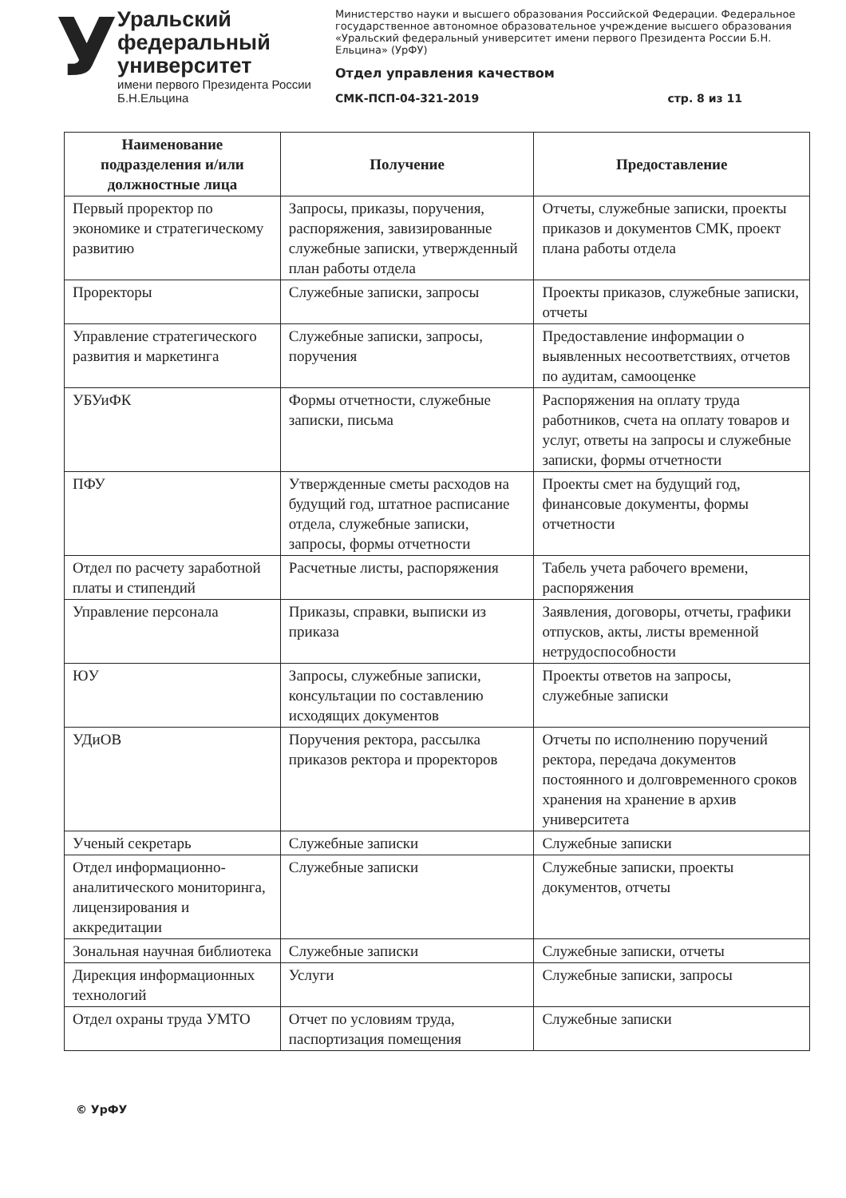У
Уральский федеральный университет
имени первого Президента России Б.Н.Ельцина
Министерство науки и высшего образования Российской Федерации. Федеральное государственное автономное образовательное учреждение высшего образования «Уральский федеральный университет имени первого Президента России Б.Н. Ельцина» (УрФУ)
Отдел управления качеством
СМК-ПСП-04-321-2019 стр. 8 из 11
| Наименование подразделения и/или должностные лица | Получение | Предоставление |
| --- | --- | --- |
| Первый проректор по экономике и стратегическому развитию | Запросы, приказы, поручения, распоряжения, завизированные служебные записки, утвержденный план работы отдела | Отчеты, служебные записки, проекты приказов и документов СМК, проект плана работы отдела |
| Проректоры | Служебные записки, запросы | Проекты приказов, служебные записки, отчеты |
| Управление стратегического развития и маркетинга | Служебные записки, запросы, поручения | Предоставление информации о выявленных несоответствиях, отчетов по аудитам, самооценке |
| УБУиФК | Формы отчетности, служебные записки, письма | Распоряжения на оплату труда работников, счета на оплату товаров и услуг, ответы на запросы и служебные записки, формы отчетности |
| ПФУ | Утвержденные сметы расходов на будущий год, штатное расписание отдела, служебные записки, запросы, формы отчетности | Проекты смет на будущий год, финансовые документы, формы отчетности |
| Отдел по расчету заработной платы и стипендий | Расчетные листы, распоряжения | Табель учета рабочего времени, распоряжения |
| Управление персонала | Приказы, справки, выписки из приказа | Заявления, договоры, отчеты, графики отпусков, акты, листы временной нетрудоспособности |
| ЮУ | Запросы, служебные записки, консультации по составлению исходящих документов | Проекты ответов на запросы, служебные записки |
| УДиОВ | Поручения ректора, рассылка приказов ректора и проректоров | Отчеты по исполнению поручений ректора, передача документов постоянного и долговременного сроков хранения на хранение в архив университета |
| Ученый секретарь | Служебные записки | Служебные записки |
| Отдел информационно-аналитического мониторинга, лицензирования и аккредитации | Служебные записки | Служебные записки, проекты документов, отчеты |
| Зональная научная библиотека | Служебные записки | Служебные записки, отчеты |
| Дирекция информационных технологий | Услуги | Служебные записки, запросы |
| Отдел охраны труда УМТО | Отчет по условиям труда, паспортизация помещения | Служебные записки |
© УрФУ